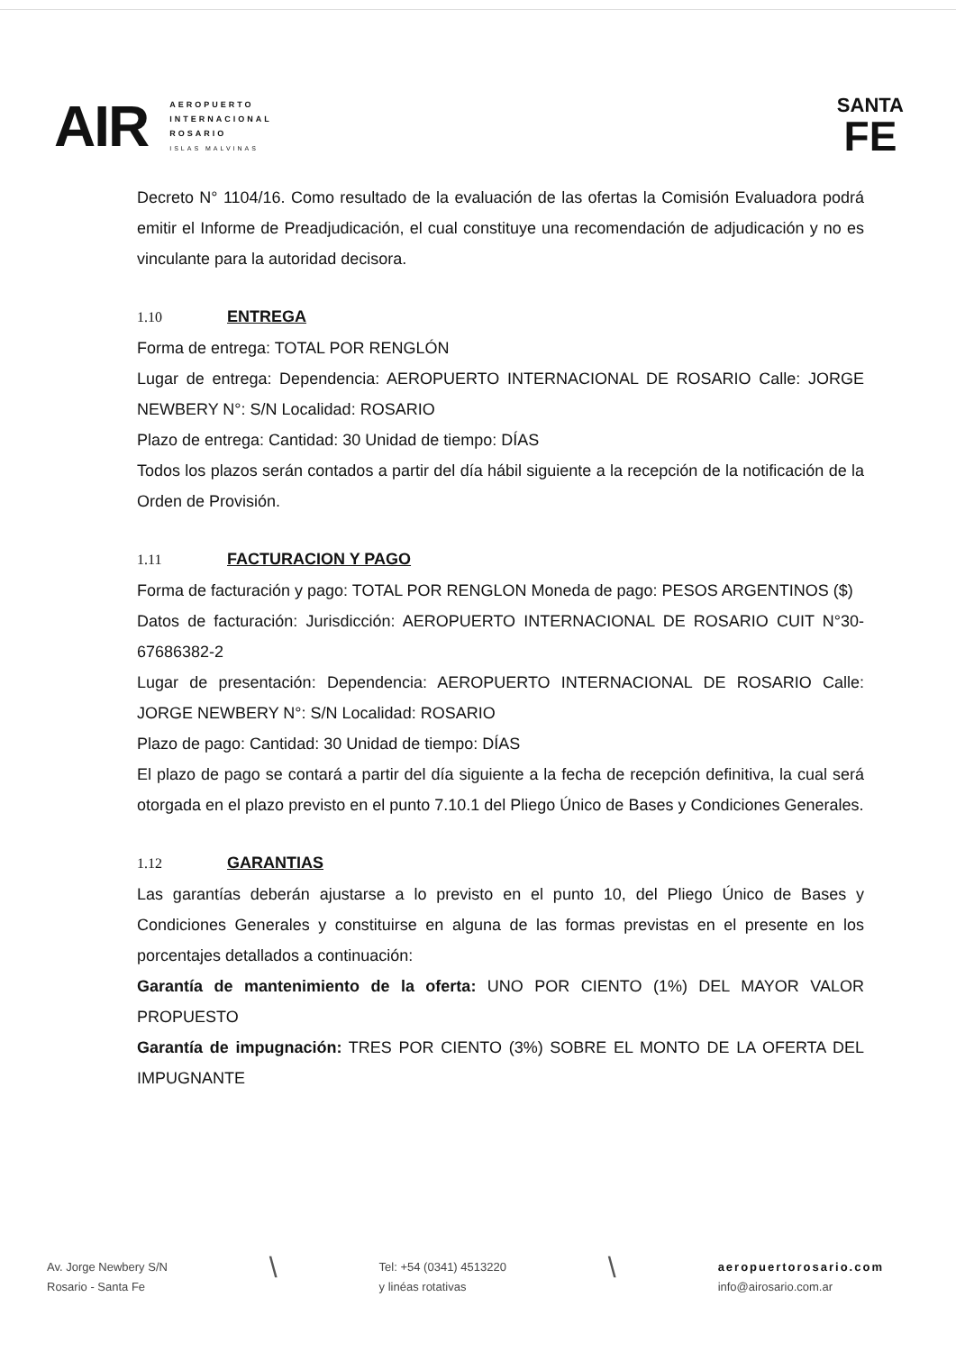AIR
AEROPUERTO
INTERNACIONAL
ROSARIO
ISLAS MALVINAS
SANTA
FE
Decreto N° 1104/16. Como resultado de la evaluación de las ofertas la Comisión Evaluadora podrá emitir el Informe de Preadjudicación, el cual constituye una recomendación de adjudicación y no es vinculante para la autoridad decisora.
1.10 ENTREGA
Forma de entrega: TOTAL POR RENGLÓN
Lugar de entrega: Dependencia: AEROPUERTO INTERNACIONAL DE ROSARIO Calle: JORGE NEWBERY N°: S/N Localidad: ROSARIO
Plazo de entrega: Cantidad: 30 Unidad de tiempo: DÍAS
Todos los plazos serán contados a partir del día hábil siguiente a la recepción de la notificación de la Orden de Provisión.
1.11 FACTURACION Y PAGO
Forma de facturación y pago: TOTAL POR RENGLON Moneda de pago: PESOS ARGENTINOS ($)
Datos de facturación: Jurisdicción: AEROPUERTO INTERNACIONAL DE ROSARIO CUIT N°30-67686382-2
Lugar de presentación: Dependencia: AEROPUERTO INTERNACIONAL DE ROSARIO Calle: JORGE NEWBERY N°: S/N Localidad: ROSARIO
Plazo de pago: Cantidad: 30 Unidad de tiempo: DÍAS
El plazo de pago se contará a partir del día siguiente a la fecha de recepción definitiva, la cual será otorgada en el plazo previsto en el punto 7.10.1 del Pliego Único de Bases y Condiciones Generales.
1.12 GARANTIAS
Las garantías deberán ajustarse a lo previsto en el punto 10, del Pliego Único de Bases y Condiciones Generales y constituirse en alguna de las formas previstas en el presente en los porcentajes detallados a continuación:
Garantía de mantenimiento de la oferta: UNO POR CIENTO (1%) DEL MAYOR VALOR PROPUESTO
Garantía de impugnación: TRES POR CIENTO (3%) SOBRE EL MONTO DE LA OFERTA DEL IMPUGNANTE
Av. Jorge Newbery S/N
Rosario - Santa Fe
\
Tel: +54 (0341) 4513220
y linéas rotativas
\
aeropuertorosario.com
info@airosario.com.ar